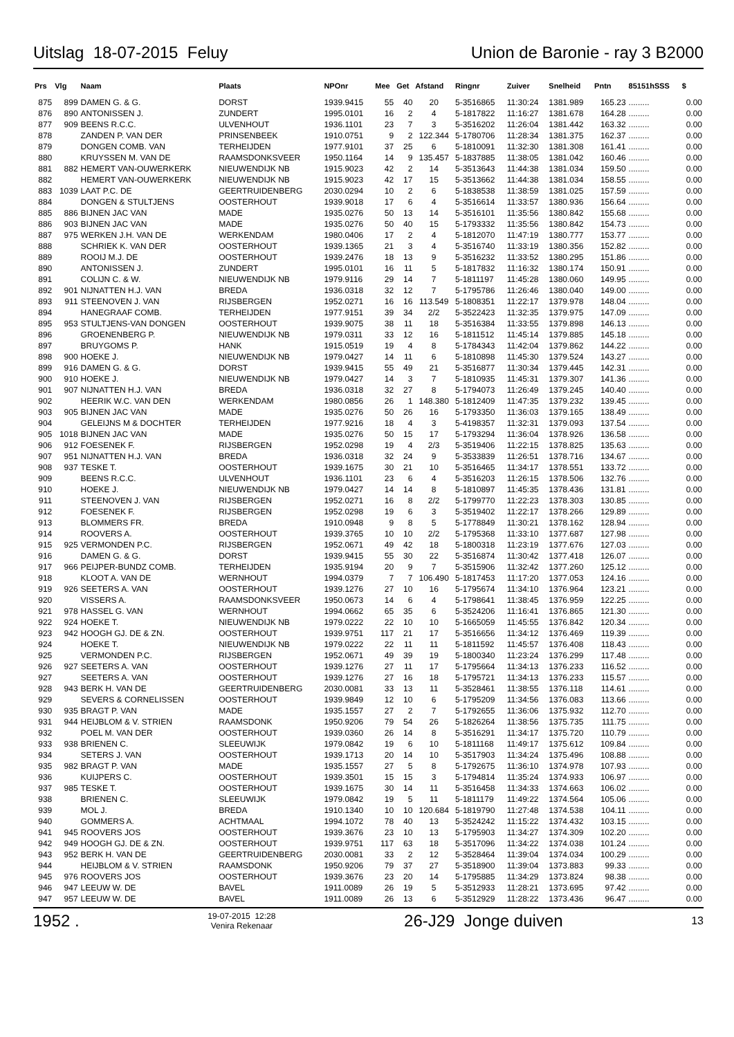Uitslag 18-07-2015 Feluy Union de Baronie - ray 3 B2000
| Prs | Vlg | Naam | Plaats | NPOnr | Mee | Get | Afstand | Ringnr | Zuiver | Snelheid | Pntn | 85151hSSS | $ |
| --- | --- | --- | --- | --- | --- | --- | --- | --- | --- | --- | --- | --- | --- |
| 875 | 899 | DAMEN G. & G. | DORST | 1939.9415 | 55 | 40 | 20 | 5-3516865 | 11:30:24 | 1381.989 | 165.23 | ......... | 0.00 |
| 876 | 890 | ANTONISSEN J. | ZUNDERT | 1995.0101 | 16 | 2 | 4 | 5-1817822 | 11:16:27 | 1381.678 | 164.28 | ......... | 0.00 |
| 877 | 909 | BEENS R.C.C. | ULVENHOUT | 1936.1101 | 23 | 7 | 3 | 5-3516202 | 11:26:04 | 1381.442 | 163.32 | ......... | 0.00 |
| 878 | | ZANDEN P. VAN DER | PRINSENBEEK | 1910.0751 | 9 | 2 | 122.344 | 5-1780706 | 11:28:34 | 1381.375 | 162.37 | ......... | 0.00 |
| 879 | | DONGEN COMB. VAN | TERHEIJDEN | 1977.9101 | 37 | 25 | 6 | 5-1810091 | 11:32:30 | 1381.308 | 161.41 | ......... | 0.00 |
| 880 | | KRUYSSEN M. VAN DE | RAAMSDONKSVEER | 1950.1164 | 14 | 9 | 135.457 | 5-1837885 | 11:38:05 | 1381.042 | 160.46 | ......... | 0.00 |
| 881 | 882 | HEMERT VAN-OUWERKERK | NIEUWENDIJK NB | 1915.9023 | 42 | 2 | 14 | 5-3513643 | 11:44:38 | 1381.034 | 159.50 | ......... | 0.00 |
| 882 | | HEMERT VAN-OUWERKERK | NIEUWENDIJK NB | 1915.9023 | 42 | 17 | 15 | 5-3513662 | 11:44:38 | 1381.034 | 158.55 | ......... | 0.00 |
| 883 | 1039 | LAAT P.C. DE | GEERTRUIDENBERG | 2030.0294 | 10 | 2 | 6 | 5-1838538 | 11:38:59 | 1381.025 | 157.59 | ......... | 0.00 |
| 884 | | DONGEN & STULTJENS | OOSTERHOUT | 1939.9018 | 17 | 6 | 4 | 5-3516614 | 11:33:57 | 1380.936 | 156.64 | ......... | 0.00 |
| 885 | 886 | BIJNEN JAC VAN | MADE | 1935.0276 | 50 | 13 | 14 | 5-3516101 | 11:35:56 | 1380.842 | 155.68 | ......... | 0.00 |
| 886 | 903 | BIJNEN JAC VAN | MADE | 1935.0276 | 50 | 40 | 15 | 5-1793332 | 11:35:56 | 1380.842 | 154.73 | ......... | 0.00 |
| 887 | 975 | WERKEN J.H. VAN DE | WERKENDAM | 1980.0406 | 17 | 2 | 4 | 5-1812070 | 11:47:19 | 1380.777 | 153.77 | ......... | 0.00 |
| 888 | | SCHRIEK K. VAN DER | OOSTERHOUT | 1939.1365 | 21 | 3 | 4 | 5-3516740 | 11:33:19 | 1380.356 | 152.82 | ......... | 0.00 |
| 889 | | ROOIJ M.J. DE | OOSTERHOUT | 1939.2476 | 18 | 13 | 9 | 5-3516232 | 11:33:52 | 1380.295 | 151.86 | ......... | 0.00 |
| 890 | | ANTONISSEN J. | ZUNDERT | 1995.0101 | 16 | 11 | 5 | 5-1817832 | 11:16:32 | 1380.174 | 150.91 | ......... | 0.00 |
| 891 | | COLIJN C. & W. | NIEUWENDIJK NB | 1979.9116 | 29 | 14 | 7 | 5-1811197 | 11:45:28 | 1380.060 | 149.95 | ......... | 0.00 |
| 892 | 901 | NIJNATTEN H.J. VAN | BREDA | 1936.0318 | 32 | 12 | 7 | 5-1795786 | 11:26:46 | 1380.040 | 149.00 | ......... | 0.00 |
| 893 | 911 | STEENOVEN J. VAN | RIJSBERGEN | 1952.0271 | 16 | 16 | 113.549 | 5-1808351 | 11:22:17 | 1379.978 | 148.04 | ......... | 0.00 |
| 894 | | HANEGRAAF COMB. | TERHEIJDEN | 1977.9151 | 39 | 34 | 2/2 | 5-3522423 | 11:32:35 | 1379.975 | 147.09 | ......... | 0.00 |
| 895 | 953 | STULTJENS-VAN DONGEN | OOSTERHOUT | 1939.9075 | 38 | 11 | 18 | 5-3516384 | 11:33:55 | 1379.898 | 146.13 | ......... | 0.00 |
| 896 | | GROENENBERG P. | NIEUWENDIJK NB | 1979.0311 | 33 | 12 | 16 | 5-1811512 | 11:45:14 | 1379.885 | 145.18 | ......... | 0.00 |
| 897 | | BRUYGOMS P. | HANK | 1915.0519 | 19 | 4 | 8 | 5-1784343 | 11:42:04 | 1379.862 | 144.22 | ......... | 0.00 |
| 898 | 900 | HOEKE J. | NIEUWENDIJK NB | 1979.0427 | 14 | 11 | 6 | 5-1810898 | 11:45:30 | 1379.524 | 143.27 | ......... | 0.00 |
| 899 | 916 | DAMEN G. & G. | DORST | 1939.9415 | 55 | 49 | 21 | 5-3516877 | 11:30:34 | 1379.445 | 142.31 | ......... | 0.00 |
| 900 | 910 | HOEKE J. | NIEUWENDIJK NB | 1979.0427 | 14 | 3 | 7 | 5-1810935 | 11:45:31 | 1379.307 | 141.36 | ......... | 0.00 |
| 901 | 907 | NIJNATTEN H.J. VAN | BREDA | 1936.0318 | 32 | 27 | 8 | 5-1794073 | 11:26:49 | 1379.245 | 140.40 | ......... | 0.00 |
| 902 | | HEERIK W.C. VAN DEN | WERKENDAM | 1980.0856 | 26 | 1 | 148.380 | 5-1812409 | 11:47:35 | 1379.232 | 139.45 | ......... | 0.00 |
| 903 | 905 | BIJNEN JAC VAN | MADE | 1935.0276 | 50 | 26 | 16 | 5-1793350 | 11:36:03 | 1379.165 | 138.49 | ......... | 0.00 |
| 904 | | GELEIJNS M & DOCHTER | TERHEIJDEN | 1977.9216 | 18 | 4 | 3 | 5-4198357 | 11:32:31 | 1379.093 | 137.54 | ......... | 0.00 |
| 905 | 1018 | BIJNEN JAC VAN | MADE | 1935.0276 | 50 | 15 | 17 | 5-1793294 | 11:36:04 | 1378.926 | 136.58 | ......... | 0.00 |
| 906 | 912 | FOESENEK F. | RIJSBERGEN | 1952.0298 | 19 | 4 | 2/3 | 5-3519406 | 11:22:15 | 1378.825 | 135.63 | ......... | 0.00 |
| 907 | 951 | NIJNATTEN H.J. VAN | BREDA | 1936.0318 | 32 | 24 | 9 | 5-3533839 | 11:26:51 | 1378.716 | 134.67 | ......... | 0.00 |
| 908 | 937 | TESKE T. | OOSTERHOUT | 1939.1675 | 30 | 21 | 10 | 5-3516465 | 11:34:17 | 1378.551 | 133.72 | ......... | 0.00 |
| 909 | | BEENS R.C.C. | ULVENHOUT | 1936.1101 | 23 | 6 | 4 | 5-3516203 | 11:26:15 | 1378.506 | 132.76 | ......... | 0.00 |
| 910 | | HOEKE J. | NIEUWENDIJK NB | 1979.0427 | 14 | 14 | 8 | 5-1810897 | 11:45:35 | 1378.436 | 131.81 | ......... | 0.00 |
| 911 | | STEENOVEN J. VAN | RIJSBERGEN | 1952.0271 | 16 | 8 | 2/2 | 5-1799770 | 11:22:23 | 1378.303 | 130.85 | ......... | 0.00 |
| 912 | | FOESENEK F. | RIJSBERGEN | 1952.0298 | 19 | 6 | 3 | 5-3519402 | 11:22:17 | 1378.266 | 129.89 | ......... | 0.00 |
| 913 | | BLOMMERS FR. | BREDA | 1910.0948 | 9 | 8 | 5 | 5-1778849 | 11:30:21 | 1378.162 | 128.94 | ......... | 0.00 |
| 914 | | ROOVERS A. | OOSTERHOUT | 1939.3765 | 10 | 10 | 2/2 | 5-1795368 | 11:33:10 | 1377.687 | 127.98 | ......... | 0.00 |
| 915 | 925 | VERMONDEN P.C. | RIJSBERGEN | 1952.0671 | 49 | 42 | 18 | 5-1800318 | 11:23:19 | 1377.676 | 127.03 | ......... | 0.00 |
| 916 | | DAMEN G. & G. | DORST | 1939.9415 | 55 | 30 | 22 | 5-3516874 | 11:30:42 | 1377.418 | 126.07 | ......... | 0.00 |
| 917 | 966 | PEIJPER-BUNDZ COMB. | TERHEIJDEN | 1935.9194 | 20 | 9 | 7 | 5-3515906 | 11:32:42 | 1377.260 | 125.12 | ......... | 0.00 |
| 918 | | KLOOT A. VAN DE | WERNHOUT | 1994.0379 | 7 | 7 | 106.490 | 5-1817453 | 11:17:20 | 1377.053 | 124.16 | ......... | 0.00 |
| 919 | 926 | SEETERS A. VAN | OOSTERHOUT | 1939.1276 | 27 | 10 | 16 | 5-1795674 | 11:34:10 | 1376.964 | 123.21 | ......... | 0.00 |
| 920 | | VISSERS A. | RAAMSDONKSVEER | 1950.0673 | 14 | 6 | 4 | 5-1798641 | 11:38:45 | 1376.959 | 122.25 | ......... | 0.00 |
| 921 | 978 | HASSEL G. VAN | WERNHOUT | 1994.0662 | 65 | 35 | 6 | 5-3524206 | 11:16:41 | 1376.865 | 121.30 | ......... | 0.00 |
| 922 | 924 | HOEKE T. | NIEUWENDIJK NB | 1979.0222 | 22 | 10 | 10 | 5-1665059 | 11:45:55 | 1376.842 | 120.34 | ......... | 0.00 |
| 923 | 942 | HOOGH GJ. DE & ZN. | OOSTERHOUT | 1939.9751 | 117 | 21 | 17 | 5-3516656 | 11:34:12 | 1376.469 | 119.39 | ......... | 0.00 |
| 924 | | HOEKE T. | NIEUWENDIJK NB | 1979.0222 | 22 | 11 | 11 | 5-1811592 | 11:45:57 | 1376.408 | 118.43 | ......... | 0.00 |
| 925 | | VERMONDEN P.C. | RIJSBERGEN | 1952.0671 | 49 | 39 | 19 | 5-1800340 | 11:23:24 | 1376.299 | 117.48 | ......... | 0.00 |
| 926 | 927 | SEETERS A. VAN | OOSTERHOUT | 1939.1276 | 27 | 11 | 17 | 5-1795664 | 11:34:13 | 1376.233 | 116.52 | ......... | 0.00 |
| 927 | | SEETERS A. VAN | OOSTERHOUT | 1939.1276 | 27 | 16 | 18 | 5-1795721 | 11:34:13 | 1376.233 | 115.57 | ......... | 0.00 |
| 928 | 943 | BERK H. VAN DE | GEERTRUIDENBERG | 2030.0081 | 33 | 13 | 11 | 5-3528461 | 11:38:55 | 1376.118 | 114.61 | ......... | 0.00 |
| 929 | | SEVERS & CORNELISSEN | OOSTERHOUT | 1939.9849 | 12 | 10 | 6 | 5-1795209 | 11:34:56 | 1376.083 | 113.66 | ......... | 0.00 |
| 930 | 935 | BRAGT P. VAN | MADE | 1935.1557 | 27 | 2 | 7 | 5-1792655 | 11:36:06 | 1375.932 | 112.70 | ......... | 0.00 |
| 931 | 944 | HEIJBLOM & V. STRIEN | RAAMSDONK | 1950.9206 | 79 | 54 | 26 | 5-1826264 | 11:38:56 | 1375.735 | 111.75 | ......... | 0.00 |
| 932 | | POEL M. VAN DER | OOSTERHOUT | 1939.0360 | 26 | 14 | 8 | 5-3516291 | 11:34:17 | 1375.720 | 110.79 | ......... | 0.00 |
| 933 | 938 | BRIENEN C. | SLEEUWIJK | 1979.0842 | 19 | 6 | 10 | 5-1811168 | 11:49:17 | 1375.612 | 109.84 | ......... | 0.00 |
| 934 | | SETERS J. VAN | OOSTERHOUT | 1939.1713 | 20 | 14 | 10 | 5-3517903 | 11:34:24 | 1375.496 | 108.88 | ......... | 0.00 |
| 935 | 982 | BRAGT P. VAN | MADE | 1935.1557 | 27 | 5 | 8 | 5-1792675 | 11:36:10 | 1374.978 | 107.93 | ......... | 0.00 |
| 936 | | KUIJPERS C. | OOSTERHOUT | 1939.3501 | 15 | 15 | 3 | 5-1794814 | 11:35:24 | 1374.933 | 106.97 | ......... | 0.00 |
| 937 | 985 | TESKE T. | OOSTERHOUT | 1939.1675 | 30 | 14 | 11 | 5-3516458 | 11:34:33 | 1374.663 | 106.02 | ......... | 0.00 |
| 938 | | BRIENEN C. | SLEEUWIJK | 1979.0842 | 19 | 5 | 11 | 5-1811179 | 11:49:22 | 1374.564 | 105.06 | ......... | 0.00 |
| 939 | | MOL J. | BREDA | 1910.1340 | 10 | 10 | 120.684 | 5-1819790 | 11:27:48 | 1374.538 | 104.11 | ......... | 0.00 |
| 940 | | GOMMERS A. | ACHTMAAL | 1994.1072 | 78 | 40 | 13 | 5-3524242 | 11:15:22 | 1374.432 | 103.15 | ......... | 0.00 |
| 941 | 945 | ROOVERS JOS | OOSTERHOUT | 1939.3676 | 23 | 10 | 13 | 5-1795903 | 11:34:27 | 1374.309 | 102.20 | ......... | 0.00 |
| 942 | 949 | HOOGH GJ. DE & ZN. | OOSTERHOUT | 1939.9751 | 117 | 63 | 18 | 5-3517096 | 11:34:22 | 1374.038 | 101.24 | ......... | 0.00 |
| 943 | 952 | BERK H. VAN DE | GEERTRUIDENBERG | 2030.0081 | 33 | 2 | 12 | 5-3528464 | 11:39:04 | 1374.034 | 100.29 | ......... | 0.00 |
| 944 | | HEIJBLOM & V. STRIEN | RAAMSDONK | 1950.9206 | 79 | 37 | 27 | 5-3518900 | 11:39:04 | 1373.883 | 99.33 | ......... | 0.00 |
| 945 | 976 | ROOVERS JOS | OOSTERHOUT | 1939.3676 | 23 | 20 | 14 | 5-1795885 | 11:34:29 | 1373.824 | 98.38 | ......... | 0.00 |
| 946 | 947 | LEEUW W. DE | BAVEL | 1911.0089 | 26 | 19 | 5 | 5-3512933 | 11:28:21 | 1373.695 | 97.42 | ......... | 0.00 |
| 947 | 957 | LEEUW W. DE | BAVEL | 1911.0089 | 26 | 13 | 6 | 5-3512929 | 11:28:22 | 1373.436 | 96.47 | ......... | 0.00 |
1952 . 19-07-2015 12:28
Venira Rekenaar 26-J29 Jonge duiven 13